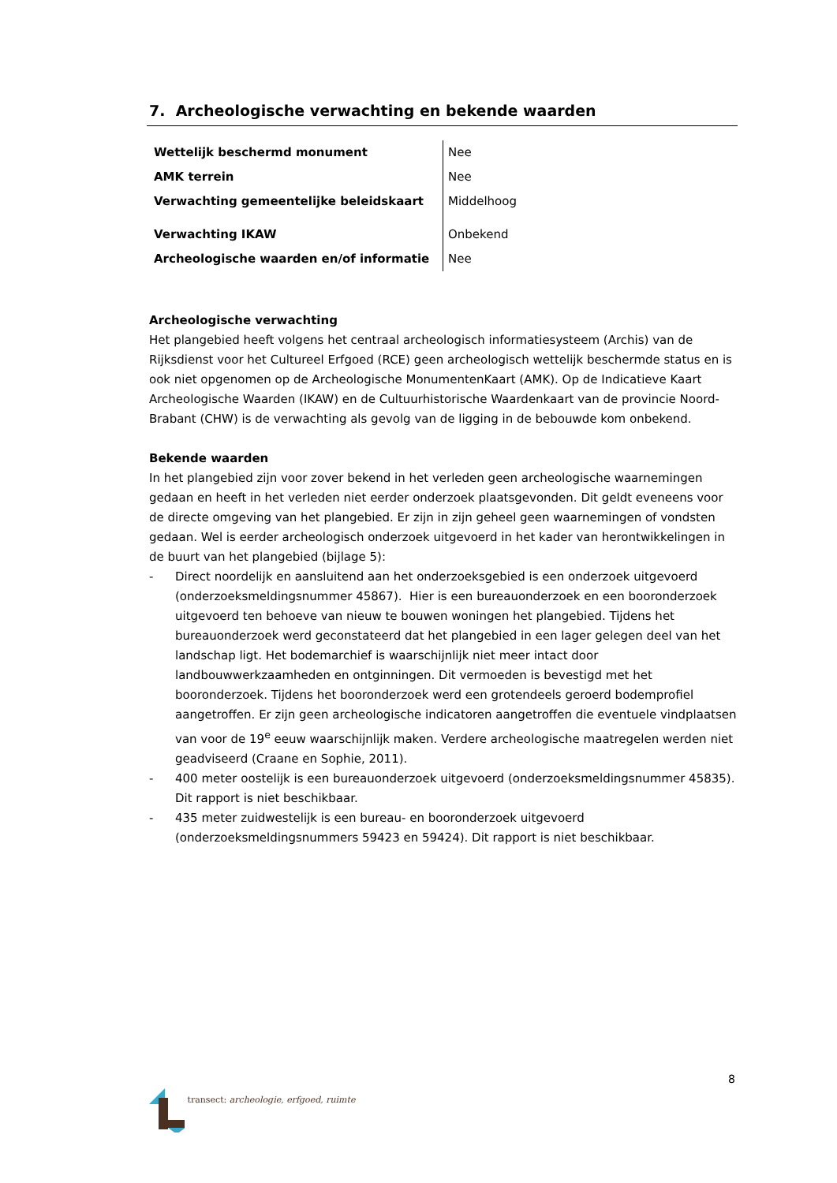7. Archeologische verwachting en bekende waarden
| Wettelijk beschermd monument | Nee |
| AMK terrein | Nee |
| Verwachting gemeentelijke beleidskaart | Middelhoog |
| Verwachting IKAW | Onbekend |
| Archeologische waarden en/of informatie | Nee |
Archeologische verwachting
Het plangebied heeft volgens het centraal archeologisch informatiesysteem (Archis) van de Rijksdienst voor het Cultureel Erfgoed (RCE) geen archeologisch wettelijk beschermde status en is ook niet opgenomen op de Archeologische MonumentenKaart (AMK). Op de Indicatieve Kaart Archeologische Waarden (IKAW) en de Cultuurhistorische Waardenkaart van de provincie Noord-Brabant (CHW) is de verwachting als gevolg van de ligging in de bebouwde kom onbekend.
Bekende waarden
In het plangebied zijn voor zover bekend in het verleden geen archeologische waarnemingen gedaan en heeft in het verleden niet eerder onderzoek plaatsgevonden. Dit geldt eveneens voor de directe omgeving van het plangebied. Er zijn in zijn geheel geen waarnemingen of vondsten gedaan. Wel is eerder archeologisch onderzoek uitgevoerd in het kader van herontwikkelingen in de buurt van het plangebied (bijlage 5):
- Direct noordelijk en aansluitend aan het onderzoeksgebied is een onderzoek uitgevoerd (onderzoeksmeldingsnummer 45867). Hier is een bureauonderzoek en een booronderzoek uitgevoerd ten behoeve van nieuw te bouwen woningen het plangebied. Tijdens het bureauonderzoek werd geconstateerd dat het plangebied in een lager gelegen deel van het landschap ligt. Het bodemarchief is waarschijnlijk niet meer intact door landbouwwerkzaamheden en ontginningen. Dit vermoeden is bevestigd met het booronderzoek. Tijdens het booronderzoek werd een grotendeels geroerd bodemprofiel aangetroffen. Er zijn geen archeologische indicatoren aangetroffen die eventuele vindplaatsen van voor de 19<sup>e</sup> eeuw waarschijnlijk maken. Verdere archeologische maatregelen werden niet geadviseerd (Craane en Sophie, 2011).
- 400 meter oostelijk is een bureauonderzoek uitgevoerd (onderzoeksmeldingsnummer 45835). Dit rapport is niet beschikbaar.
- 435 meter zuidwestelijk is een bureau- en booronderzoek uitgevoerd (onderzoeksmeldingsnummers 59423 en 59424). Dit rapport is niet beschikbaar.
8
transect: archeologie, erfgoed, ruimte